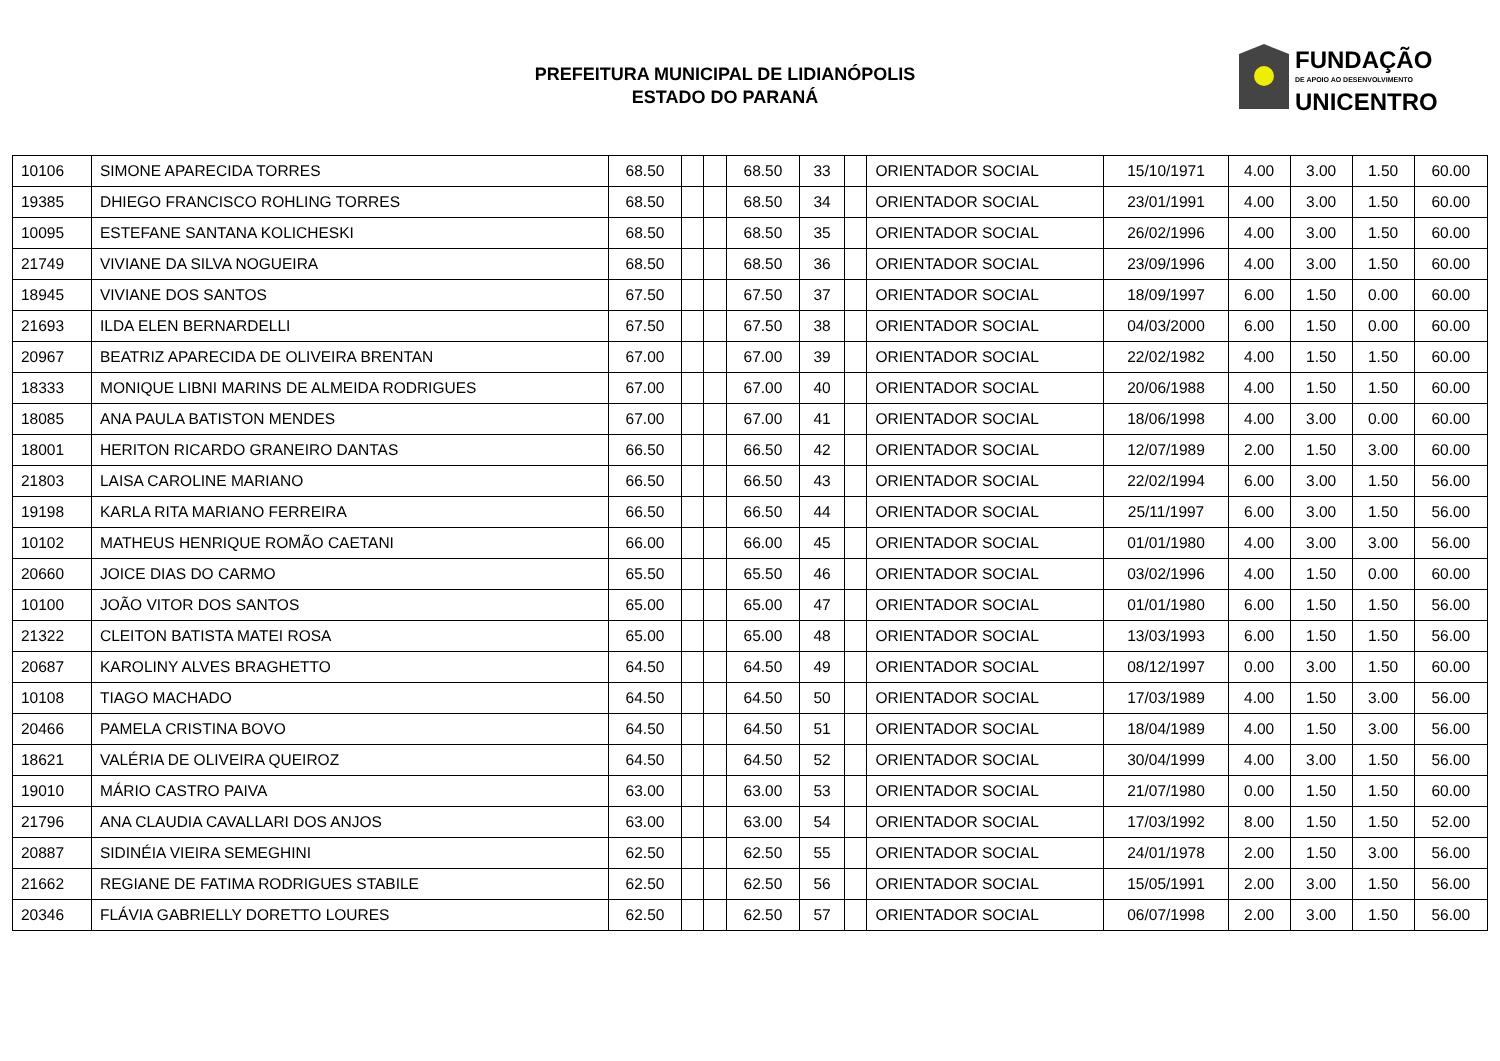PREFEITURA MUNICIPAL DE LIDIANÓPOLIS
ESTADO DO PARANÁ
FUNDAÇÃO
DE APOIO AO DESENVOLVIMENTO
UNICENTRO
| 10106 | SIMONE APARECIDA TORRES | 68.50 | | | 68.50 | 33 | | ORIENTADOR SOCIAL | 15/10/1971 | 4.00 | 3.00 | 1.50 | 60.00 |
| 19385 | DHIEGO FRANCISCO ROHLING TORRES | 68.50 | | | 68.50 | 34 | | ORIENTADOR SOCIAL | 23/01/1991 | 4.00 | 3.00 | 1.50 | 60.00 |
| 10095 | ESTEFANE SANTANA KOLICHESKI | 68.50 | | | 68.50 | 35 | | ORIENTADOR SOCIAL | 26/02/1996 | 4.00 | 3.00 | 1.50 | 60.00 |
| 21749 | VIVIANE DA SILVA NOGUEIRA | 68.50 | | | 68.50 | 36 | | ORIENTADOR SOCIAL | 23/09/1996 | 4.00 | 3.00 | 1.50 | 60.00 |
| 18945 | VIVIANE DOS SANTOS | 67.50 | | | 67.50 | 37 | | ORIENTADOR SOCIAL | 18/09/1997 | 6.00 | 1.50 | 0.00 | 60.00 |
| 21693 | ILDA ELEN BERNARDELLI | 67.50 | | | 67.50 | 38 | | ORIENTADOR SOCIAL | 04/03/2000 | 6.00 | 1.50 | 0.00 | 60.00 |
| 20967 | BEATRIZ APARECIDA DE OLIVEIRA BRENTAN | 67.00 | | | 67.00 | 39 | | ORIENTADOR SOCIAL | 22/02/1982 | 4.00 | 1.50 | 1.50 | 60.00 |
| 18333 | MONIQUE LIBNI MARINS DE ALMEIDA RODRIGUES | 67.00 | | | 67.00 | 40 | | ORIENTADOR SOCIAL | 20/06/1988 | 4.00 | 1.50 | 1.50 | 60.00 |
| 18085 | ANA PAULA BATISTON MENDES | 67.00 | | | 67.00 | 41 | | ORIENTADOR SOCIAL | 18/06/1998 | 4.00 | 3.00 | 0.00 | 60.00 |
| 18001 | HERITON RICARDO GRANEIRO DANTAS | 66.50 | | | 66.50 | 42 | | ORIENTADOR SOCIAL | 12/07/1989 | 2.00 | 1.50 | 3.00 | 60.00 |
| 21803 | LAISA CAROLINE MARIANO | 66.50 | | | 66.50 | 43 | | ORIENTADOR SOCIAL | 22/02/1994 | 6.00 | 3.00 | 1.50 | 56.00 |
| 19198 | KARLA RITA MARIANO FERREIRA | 66.50 | | | 66.50 | 44 | | ORIENTADOR SOCIAL | 25/11/1997 | 6.00 | 3.00 | 1.50 | 56.00 |
| 10102 | MATHEUS HENRIQUE ROMÃO CAETANI | 66.00 | | | 66.00 | 45 | | ORIENTADOR SOCIAL | 01/01/1980 | 4.00 | 3.00 | 3.00 | 56.00 |
| 20660 | JOICE DIAS DO CARMO | 65.50 | | | 65.50 | 46 | | ORIENTADOR SOCIAL | 03/02/1996 | 4.00 | 1.50 | 0.00 | 60.00 |
| 10100 | JOÃO VITOR DOS SANTOS | 65.00 | | | 65.00 | 47 | | ORIENTADOR SOCIAL | 01/01/1980 | 6.00 | 1.50 | 1.50 | 56.00 |
| 21322 | CLEITON BATISTA MATEI ROSA | 65.00 | | | 65.00 | 48 | | ORIENTADOR SOCIAL | 13/03/1993 | 6.00 | 1.50 | 1.50 | 56.00 |
| 20687 | KAROLINY ALVES BRAGHETTO | 64.50 | | | 64.50 | 49 | | ORIENTADOR SOCIAL | 08/12/1997 | 0.00 | 3.00 | 1.50 | 60.00 |
| 10108 | TIAGO MACHADO | 64.50 | | | 64.50 | 50 | | ORIENTADOR SOCIAL | 17/03/1989 | 4.00 | 1.50 | 3.00 | 56.00 |
| 20466 | PAMELA CRISTINA BOVO | 64.50 | | | 64.50 | 51 | | ORIENTADOR SOCIAL | 18/04/1989 | 4.00 | 1.50 | 3.00 | 56.00 |
| 18621 | VALÉRIA DE OLIVEIRA QUEIROZ | 64.50 | | | 64.50 | 52 | | ORIENTADOR SOCIAL | 30/04/1999 | 4.00 | 3.00 | 1.50 | 56.00 |
| 19010 | MÁRIO CASTRO PAIVA | 63.00 | | | 63.00 | 53 | | ORIENTADOR SOCIAL | 21/07/1980 | 0.00 | 1.50 | 1.50 | 60.00 |
| 21796 | ANA CLAUDIA CAVALLARI DOS ANJOS | 63.00 | | | 63.00 | 54 | | ORIENTADOR SOCIAL | 17/03/1992 | 8.00 | 1.50 | 1.50 | 52.00 |
| 20887 | SIDINÉIA VIEIRA SEMEGHINI | 62.50 | | | 62.50 | 55 | | ORIENTADOR SOCIAL | 24/01/1978 | 2.00 | 1.50 | 3.00 | 56.00 |
| 21662 | REGIANE DE FATIMA RODRIGUES STABILE | 62.50 | | | 62.50 | 56 | | ORIENTADOR SOCIAL | 15/05/1991 | 2.00 | 3.00 | 1.50 | 56.00 |
| 20346 | FLÁVIA GABRIELLY DORETTO LOURES | 62.50 | | | 62.50 | 57 | | ORIENTADOR SOCIAL | 06/07/1998 | 2.00 | 3.00 | 1.50 | 56.00 |